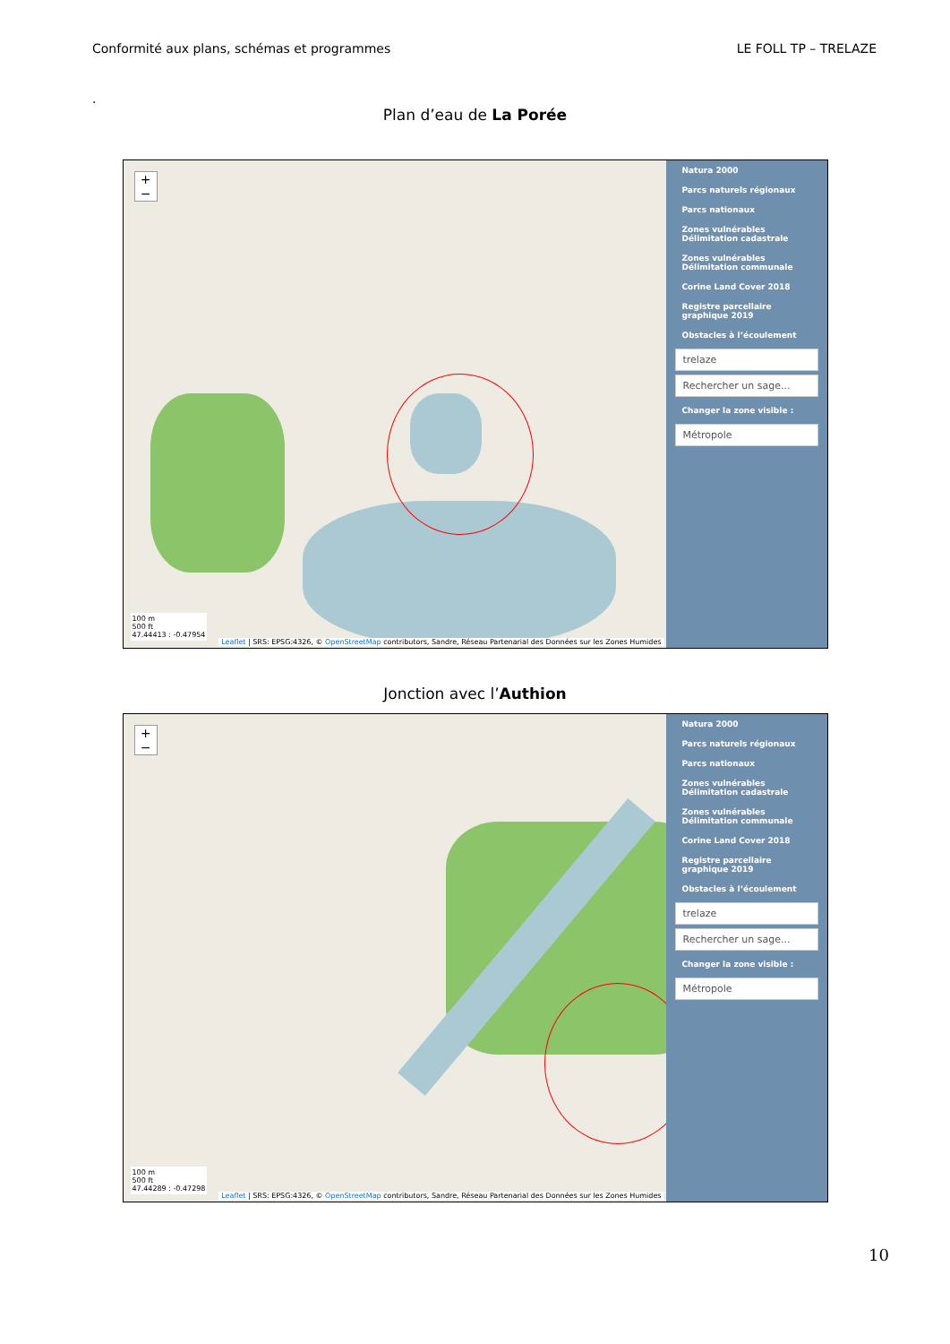Conformité aux plans, schémas et programmes LE FOLL TP – TRELAZE
.
Plan d’eau de La Porée
+
−
Natura 2000
Parcs naturels régionaux
Parcs nationaux
Zones vulnérables Délimitation cadastrale
Zones vulnérables Délimitation communale
Corine Land Cover 2018
Registre parcellaire graphique 2019
Obstacles à l’écoulement
trelaze
Rechercher un sage...
Changer la zone visible :
Métropole
100 m
500 ft
47.44413 : -0.47954
Leaflet | SRS: EPSG:4326, © OpenStreetMap contributors, Sandre, Réseau Partenarial des Données sur les Zones Humides
Jonction avec l’Authion
+
−
Natura 2000
Parcs naturels régionaux
Parcs nationaux
Zones vulnérables Délimitation cadastrale
Zones vulnérables Délimitation communale
Corine Land Cover 2018
Registre parcellaire graphique 2019
Obstacles à l’écoulement
trelaze
Rechercher un sage...
Changer la zone visible :
Métropole
100 m
500 ft
47.44289 : -0.47298
Leaflet | SRS: EPSG:4326, © OpenStreetMap contributors, Sandre, Réseau Partenarial des Données sur les Zones Humides
10